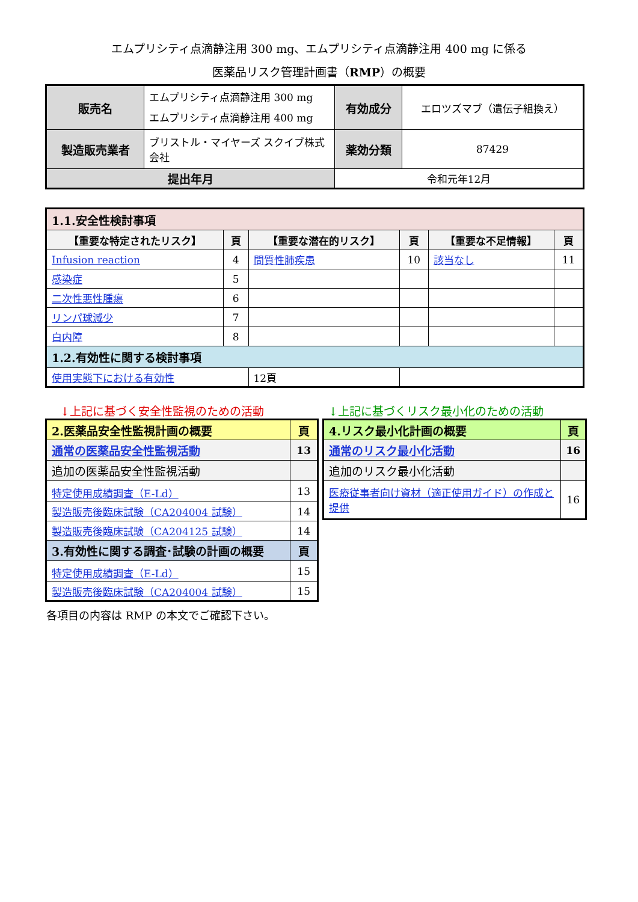エムプリシティ点滴静注用 300 mg、エムプリシティ点滴静注用 400 mg に係る
医薬品リスク管理計画書（RMP）の概要
| 販売名 | エムプリシティ点滴静注用 300 mg エムプリシティ点滴静注用 400 mg | 有効成分 | エロツズマブ（遺伝子組換え） |
| 製造販売業者 | ブリストル・マイヤーズ スクイブ株式会社 | 薬効分類 | 87429 |
| 提出年月 | | 令和元年12月 | |
| 1.1.安全性検討事項 | | | | | |
| 【重要な特定されたリスク】 | 頁 | 【重要な潜在的リスク】 | 頁 | 【重要な不足情報】 | 頁 |
| Infusion reaction | 4 | 間質性肺疾患 | 10 | 該当なし | 11 |
| 感染症 | 5 | | | | |
| 二次性悪性腫瘍 | 6 | | | | |
| リンパ球減少 | 7 | | | | |
| 白内障 | 8 | | | | |
| 1.2.有効性に関する検討事項 | | | | | |
| 使用実態下における有効性 | | 12頁 | | | |
↓上記に基づく安全性監視のための活動
| 2.医薬品安全性監視計画の概要 | 頁 |
| 通常の医薬品安全性監視活動 | 13 |
| 追加の医薬品安全性監視活動 | |
| 特定使用成績調査（E-Ld） | 13 |
| 製造販売後臨床試験（CA204004 試験） | 14 |
| 製造販売後臨床試験（CA204125 試験） | 14 |
| 3.有効性に関する調査･試験の計画の概要 | 頁 |
| 特定使用成績調査（E-Ld） | 15 |
| 製造販売後臨床試験（CA204004 試験） | 15 |
↓上記に基づくリスク最小化のための活動
| 4.リスク最小化計画の概要 | 頁 |
| 通常のリスク最小化活動 | 16 |
| 追加のリスク最小化活動 | |
| 医療従事者向け資材（適正使用ガイド）の作成と提供 | 16 |
各項目の内容は RMP の本文でご確認下さい。